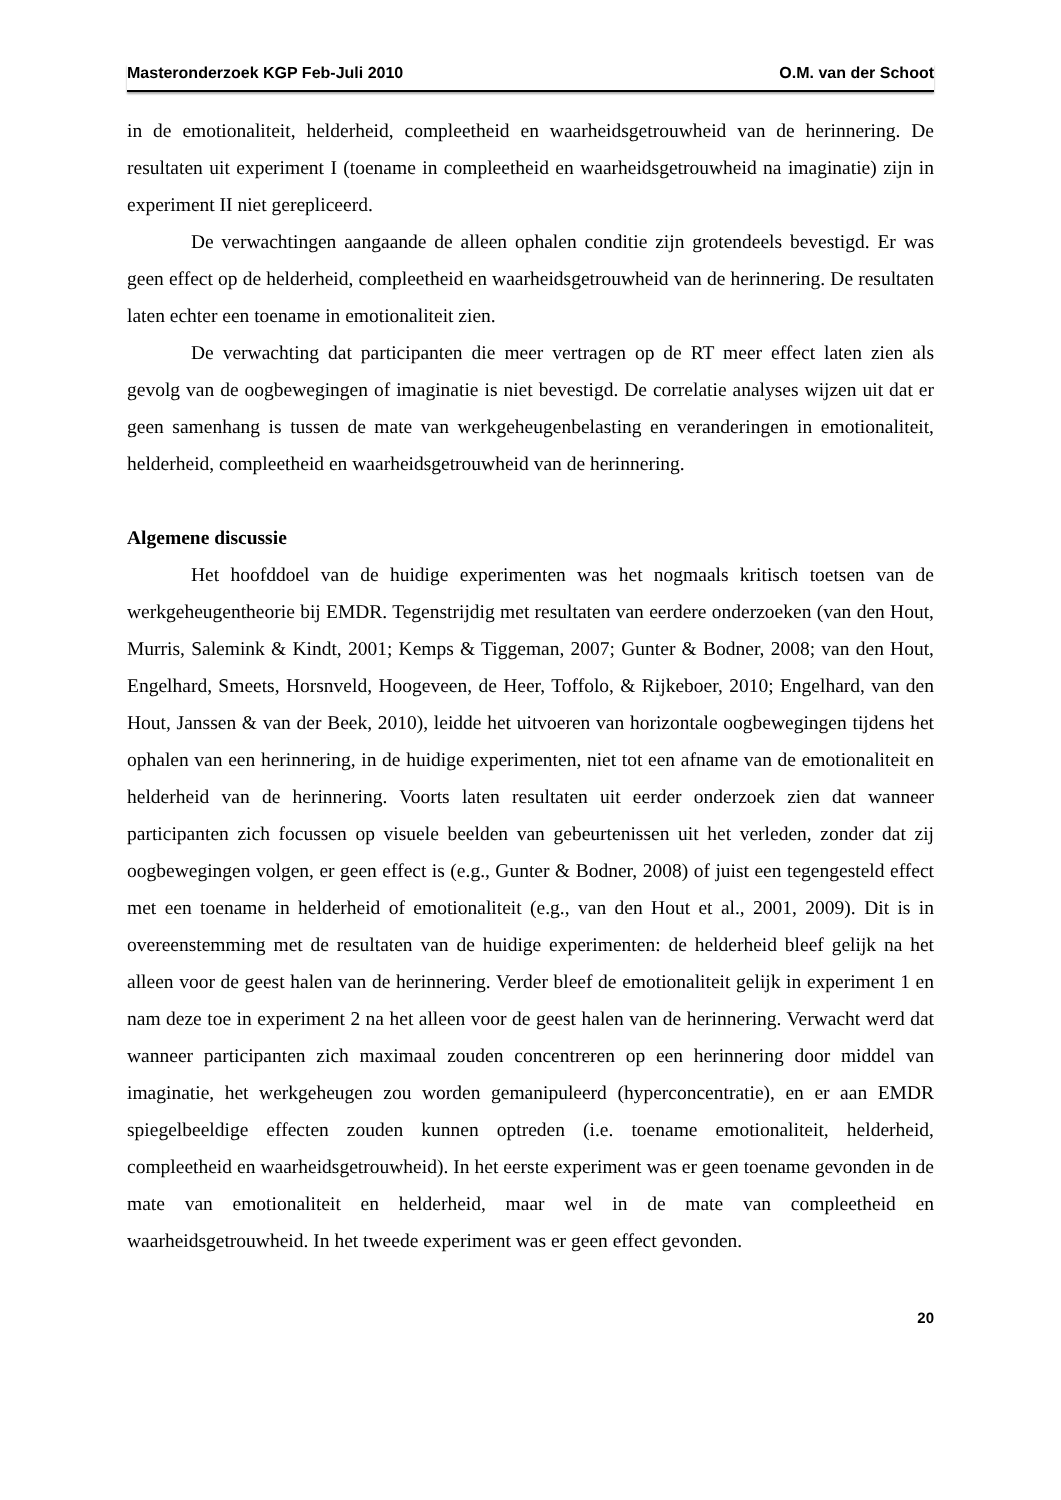Masteronderzoek KGP Feb-Juli 2010 O.M. van der Schoot
in de emotionaliteit, helderheid, compleetheid en waarheidsgetrouwheid van de herinnering. De resultaten uit experiment I (toename in compleetheid en waarheidsgetrouwheid na imaginatie) zijn in experiment II niet gerepliceerd.
De verwachtingen aangaande de alleen ophalen conditie zijn grotendeels bevestigd. Er was geen effect op de helderheid, compleetheid en waarheidsgetrouwheid van de herinnering. De resultaten laten echter een toename in emotionaliteit zien.
De verwachting dat participanten die meer vertragen op de RT meer effect laten zien als gevolg van de oogbewegingen of imaginatie is niet bevestigd. De correlatie analyses wijzen uit dat er geen samenhang is tussen de mate van werkgeheugenbelasting en veranderingen in emotionaliteit, helderheid, compleetheid en waarheidsgetrouwheid van de herinnering.
Algemene discussie
Het hoofddoel van de huidige experimenten was het nogmaals kritisch toetsen van de werkgeheugentheorie bij EMDR. Tegenstrijdig met resultaten van eerdere onderzoeken (van den Hout, Murris, Salemink & Kindt, 2001; Kemps & Tiggeman, 2007; Gunter & Bodner, 2008; van den Hout, Engelhard, Smeets, Horsnveld, Hoogeveen, de Heer, Toffolo, & Rijkeboer, 2010; Engelhard, van den Hout, Janssen & van der Beek, 2010), leidde het uitvoeren van horizontale oogbewegingen tijdens het ophalen van een herinnering, in de huidige experimenten, niet tot een afname van de emotionaliteit en helderheid van de herinnering. Voorts laten resultaten uit eerder onderzoek zien dat wanneer participanten zich focussen op visuele beelden van gebeurtenissen uit het verleden, zonder dat zij oogbewegingen volgen, er geen effect is (e.g., Gunter & Bodner, 2008) of juist een tegengesteld effect met een toename in helderheid of emotionaliteit (e.g., van den Hout et al., 2001, 2009). Dit is in overeenstemming met de resultaten van de huidige experimenten: de helderheid bleef gelijk na het alleen voor de geest halen van de herinnering. Verder bleef de emotionaliteit gelijk in experiment 1 en nam deze toe in experiment 2 na het alleen voor de geest halen van de herinnering. Verwacht werd dat wanneer participanten zich maximaal zouden concentreren op een herinnering door middel van imaginatie, het werkgeheugen zou worden gemanipuleerd (hyperconcentratie), en er aan EMDR spiegelbeeldige effecten zouden kunnen optreden (i.e. toename emotionaliteit, helderheid, compleetheid en waarheidsgetrouwheid). In het eerste experiment was er geen toename gevonden in de mate van emotionaliteit en helderheid, maar wel in de mate van compleetheid en waarheidsgetrouwheid. In het tweede experiment was er geen effect gevonden.
20